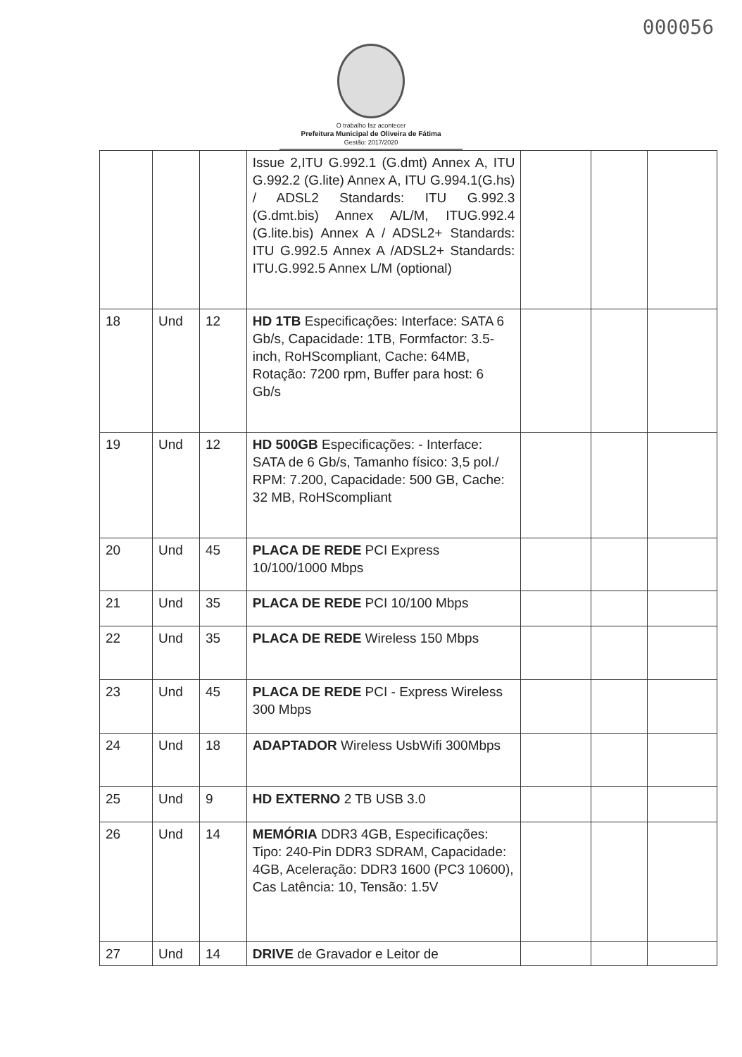000056
O trabalho faz acontecer
Prefeitura Municipal de Oliveira de Fátima
Gestão: 2017/2020
| | | | Issue 2,ITU G.992.1 (G.dmt) Annex A, ITU G.992.2 (G.lite) Annex A, ITU G.994.1(G.hs) / ADSL2 Standards: ITU G.992.3 (G.dmt.bis) Annex A/L/M, ITUG.992.4 (G.lite.bis) Annex A / ADSL2+ Standards: ITU G.992.5 Annex A /ADSL2+ Standards: ITU.G.992.5 Annex L/M (optional) | | | |
| 18 | Und | 12 | HD 1TB Especificações: Interface: SATA 6 Gb/s, Capacidade: 1TB, Formfactor: 3.5-inch, RoHScompliant, Cache: 64MB, Rotação: 7200 rpm, Buffer para host: 6 Gb/s | | | |
| 19 | Und | 12 | HD 500GB Especificações: - Interface: SATA de 6 Gb/s, Tamanho físico: 3,5 pol./ RPM: 7.200, Capacidade: 500 GB, Cache: 32 MB, RoHScompliant | | | |
| 20 | Und | 45 | PLACA DE REDE PCI Express 10/100/1000 Mbps | | | |
| 21 | Und | 35 | PLACA DE REDE PCI 10/100 Mbps | | | |
| 22 | Und | 35 | PLACA DE REDE Wireless 150 Mbps | | | |
| 23 | Und | 45 | PLACA DE REDE PCI - Express Wireless 300 Mbps | | | |
| 24 | Und | 18 | ADAPTADOR Wireless UsbWifi 300Mbps | | | |
| 25 | Und | 9 | HD EXTERNO 2 TB USB 3.0 | | | |
| 26 | Und | 14 | MEMÓRIA DDR3 4GB, Especificações: Tipo: 240-Pin DDR3 SDRAM, Capacidade: 4GB, Aceleração: DDR3 1600 (PC3 10600), Cas Latência: 10, Tensão: 1.5V | | | |
| 27 | Und | 14 | DRIVE de Gravador e Leitor de | | | |